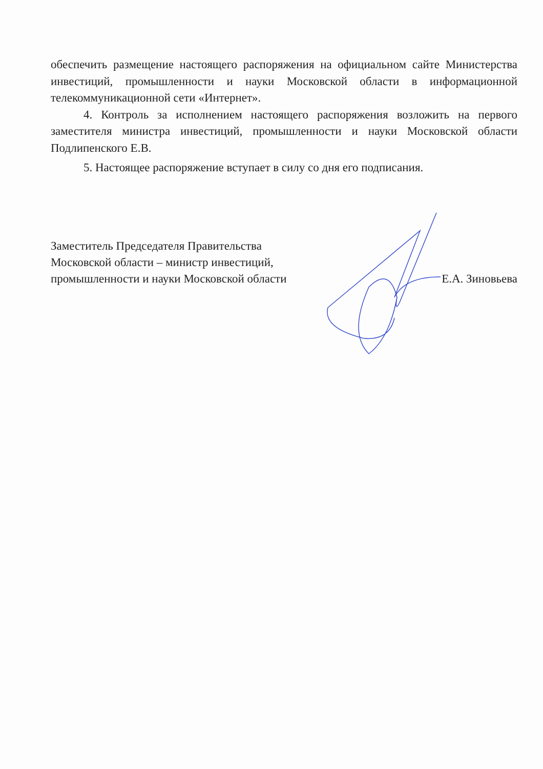обеспечить размещение настоящего распоряжения на официальном сайте Министерства инвестиций, промышленности и науки Московской области в информационной телекоммуникационной сети «Интернет».
4. Контроль за исполнением настоящего распоряжения возложить на первого заместителя министра инвестиций, промышленности и науки Московской области Подлипенского Е.В.
5. Настоящее распоряжение вступает в силу со дня его подписания.
Заместитель Председателя Правительства
Московской области – министр инвестиций,
промышленности и науки Московской области
Е.А. Зиновьева